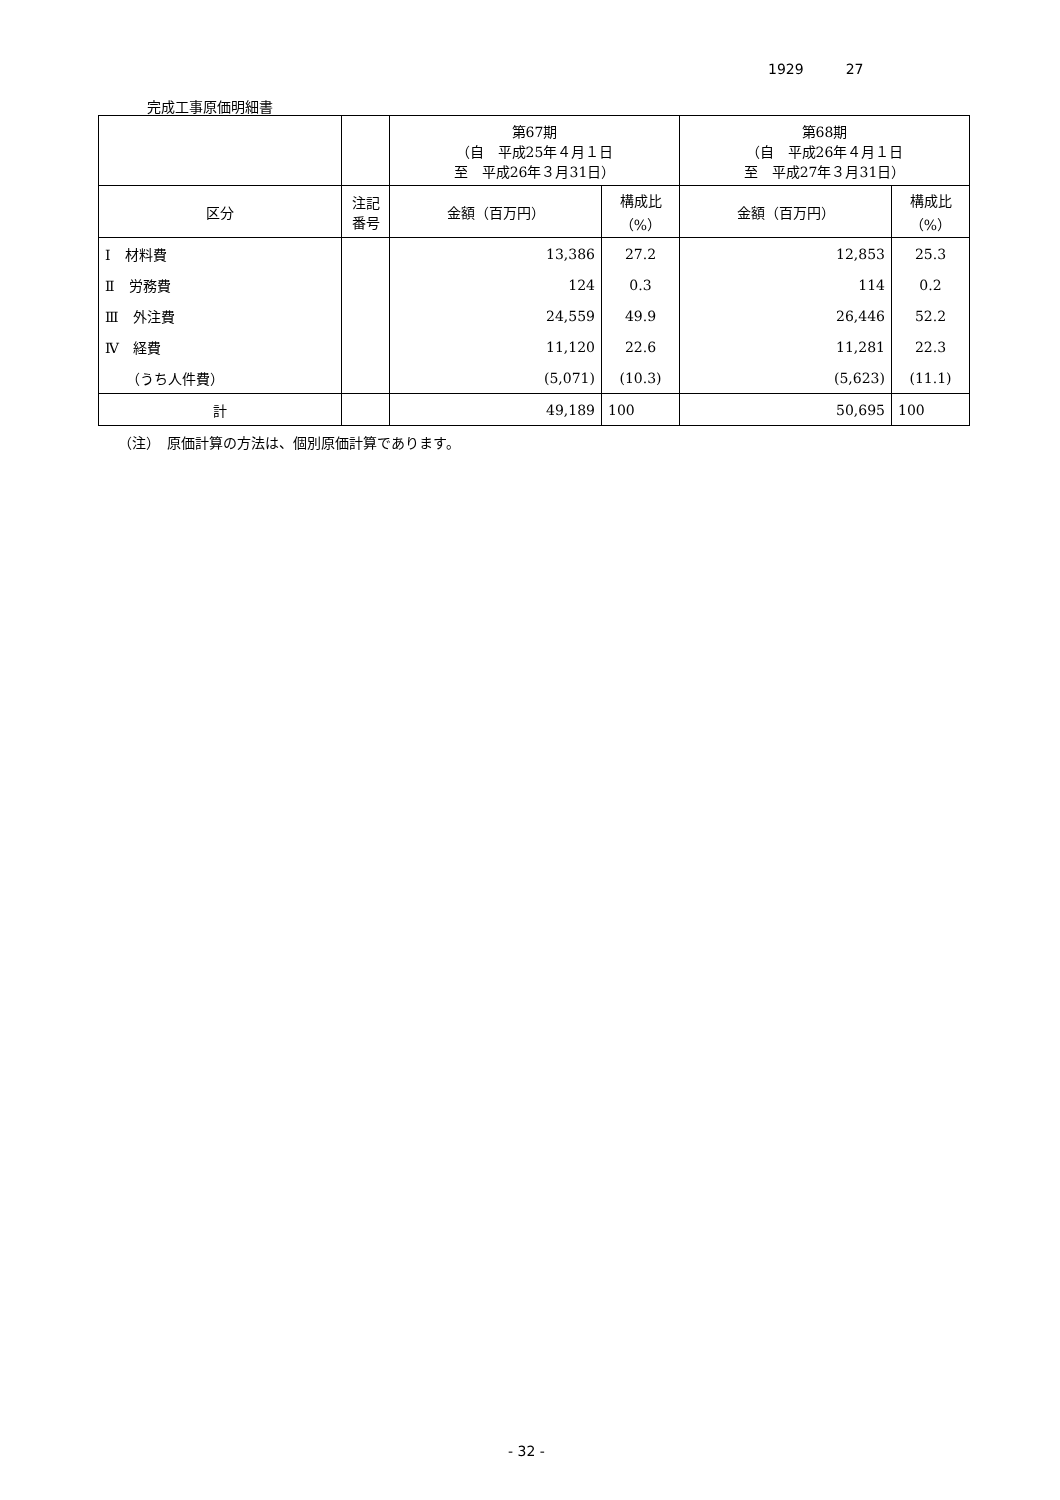1929　　　27
完成工事原価明細書
| | | 第67期 （自 平成25年４月１日 至 平成26年３月31日） | | 第68期 （自 平成26年４月１日 至 平成27年３月31日） | |
| --- | --- | --- | --- | --- | --- |
| 区分 | 注記 番号 | 金額（百万円） | 構成比 （%） | 金額（百万円） | 構成比 （%） |
| Ⅰ 材料費 | | 13,386 | 27.2 | 12,853 | 25.3 |
| Ⅱ 労務費 | | 124 | 0.3 | 114 | 0.2 |
| Ⅲ 外注費 | | 24,559 | 49.9 | 26,446 | 52.2 |
| Ⅳ 経費 | | 11,120 | 22.6 | 11,281 | 22.3 |
| （うち人件費） | | (5,071) | (10.3) | (5,623) | (11.1) |
| 計 | | 49,189 | 100 | 50,695 | 100 |
（注）　原価計算の方法は、個別原価計算であります。
- 32 -